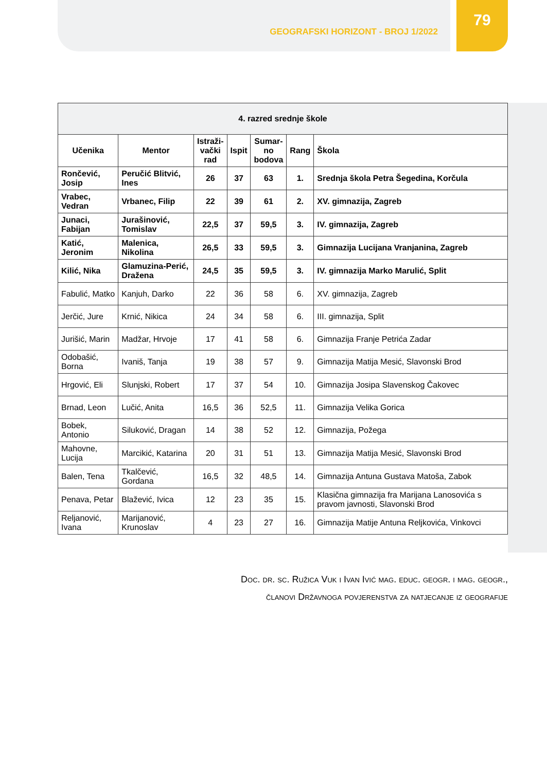GEOGRAFSKI HORIZONT - BROJ 1/2022
79
| 4. razred srednje škole | | | | | | |
| --- | --- | --- | --- | --- | --- | --- |
| Učenika | Mentor | Istraži- vački rad | Ispit | Sumar- no bodova | Rang | Škola |
| Rončević, Josip | Peručić Blitvić, Ines | 26 | 37 | 63 | 1. | Srednja škola Petra Šegedina, Korčula |
| Vrabec, Vedran | Vrbanec, Filip | 22 | 39 | 61 | 2. | XV. gimnazija, Zagreb |
| Junaci, Fabijan | Jurašinović, Tomislav | 22,5 | 37 | 59,5 | 3. | IV. gimnazija, Zagreb |
| Katić, Jeronim | Malenica, Nikolina | 26,5 | 33 | 59,5 | 3. | Gimnazija Lucijana Vranjanina, Zagreb |
| Kilić, Nika | Glamuzina-Perić, Dražena | 24,5 | 35 | 59,5 | 3. | IV. gimnazija Marko Marulić, Split |
| Fabulić, Matko | Kanjuh, Darko | 22 | 36 | 58 | 6. | XV. gimnazija, Zagreb |
| Jerčić, Jure | Krnić, Nikica | 24 | 34 | 58 | 6. | III. gimnazija, Split |
| Jurišić, Marin | Madžar, Hrvoje | 17 | 41 | 58 | 6. | Gimnazija Franje Petrića Zadar |
| Odobašić, Borna | Ivaniš, Tanja | 19 | 38 | 57 | 9. | Gimnazija Matija Mesić, Slavonski Brod |
| Hrgović, Eli | Slunjski, Robert | 17 | 37 | 54 | 10. | Gimnazija Josipa Slavenskog Čakovec |
| Brnad, Leon | Lučić, Anita | 16,5 | 36 | 52,5 | 11. | Gimnazija Velika Gorica |
| Bobek, Antonio | Siluković, Dragan | 14 | 38 | 52 | 12. | Gimnazija, Požega |
| Mahovne, Lucija | Marcikić, Katarina | 20 | 31 | 51 | 13. | Gimnazija Matija Mesić, Slavonski Brod |
| Balen, Tena | Tkalčević, Gordana | 16,5 | 32 | 48,5 | 14. | Gimnazija Antuna Gustava Matoša, Zabok |
| Penava, Petar | Blažević, Ivica | 12 | 23 | 35 | 15. | Klasična gimnazija fra Marijana Lanosovića s pravom javnosti, Slavonski Brod |
| Reljanović, Ivana | Marijanović, Krunoslav | 4 | 23 | 27 | 16. | Gimnazija Matije Antuna Reljkovića, Vinkovci |
Doc. dr. sc. Ružica Vuk i Ivan Ivić mag. educ. geogr. i mag. geogr.,
članovi Državnoga povjerenstva za natjecanje iz geografije